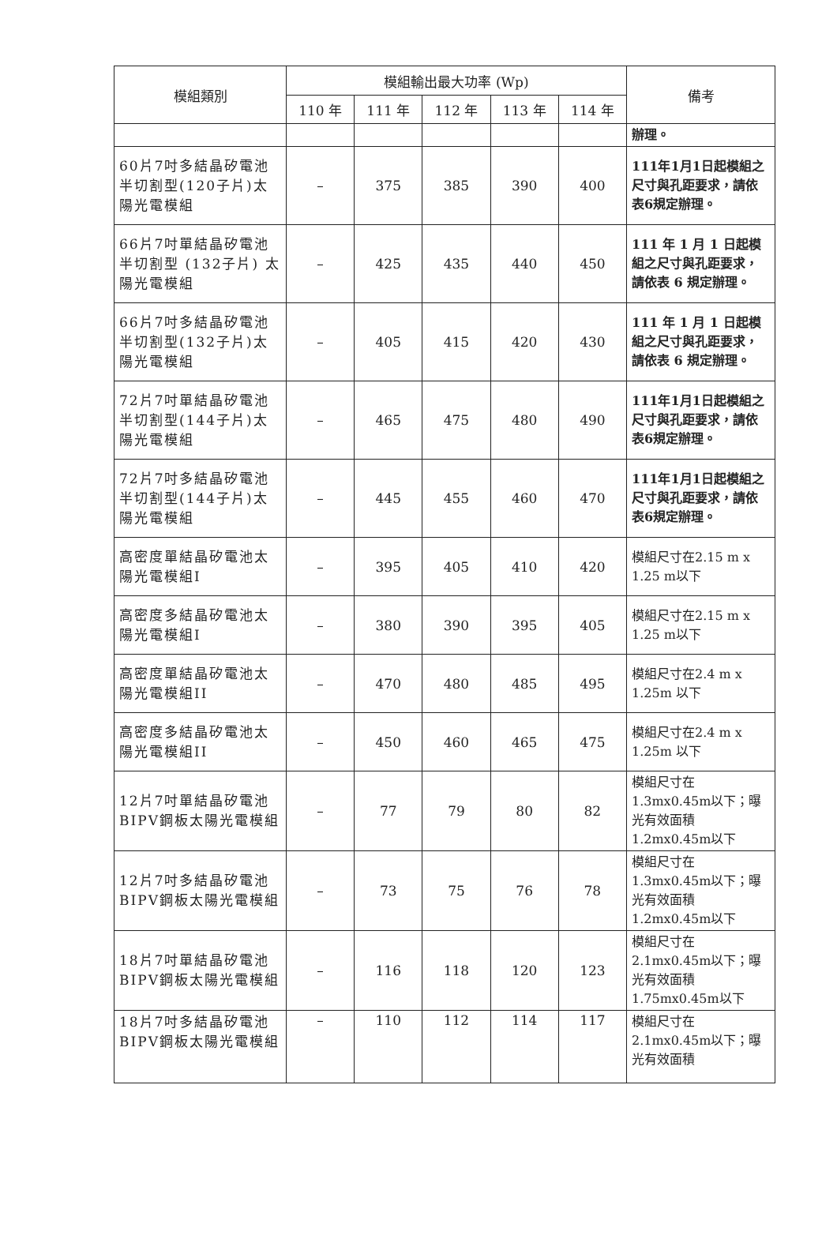| 模組類別 | 模組輸出最大功率 (Wp) | | | | | 備考 |
| --- | --- | --- | --- | --- | --- | --- |
| | 110 年 | 111 年 | 112 年 | 113 年 | 114 年 | |
| | | | | | | 辦理。 |
| 60片7吋多結晶矽電池半切割型(120子片)太陽光電模組 | – | 375 | 385 | 390 | 400 | 111年1月1日起模組之尺寸與孔距要求，請依表6規定辦理。 |
| 66片7吋單結晶矽電池半切割型 (132子片) 太陽光電模組 | – | 425 | 435 | 440 | 450 | 111 年 1 月 1 日起模組之尺寸與孔距要求，請依表 6 規定辦理。 |
| 66片7吋多結晶矽電池半切割型(132子片)太陽光電模組 | – | 405 | 415 | 420 | 430 | 111 年 1 月 1 日起模組之尺寸與孔距要求，請依表 6 規定辦理。 |
| 72片7吋單結晶矽電池半切割型(144子片)太陽光電模組 | – | 465 | 475 | 480 | 490 | 111年1月1日起模組之尺寸與孔距要求，請依表6規定辦理。 |
| 72片7吋多結晶矽電池半切割型(144子片)太陽光電模組 | – | 445 | 455 | 460 | 470 | 111年1月1日起模組之尺寸與孔距要求，請依表6規定辦理。 |
| 高密度單結晶矽電池太陽光電模組I | – | 395 | 405 | 410 | 420 | 模組尺寸在2.15 m x 1.25 m以下 |
| 高密度多結晶矽電池太陽光電模組I | – | 380 | 390 | 395 | 405 | 模組尺寸在2.15 m x 1.25 m以下 |
| 高密度單結晶矽電池太陽光電模組II | – | 470 | 480 | 485 | 495 | 模組尺寸在2.4 m x 1.25m 以下 |
| 高密度多結晶矽電池太陽光電模組II | – | 450 | 460 | 465 | 475 | 模組尺寸在2.4 m x 1.25m 以下 |
| 12片7吋單結晶矽電池BIPV鋼板太陽光電模組 | – | 77 | 79 | 80 | 82 | 模組尺寸在1.3mx0.45m以下；曝光有效面積1.2mx0.45m以下 |
| 12片7吋多結晶矽電池BIPV鋼板太陽光電模組 | – | 73 | 75 | 76 | 78 | 模組尺寸在1.3mx0.45m以下；曝光有效面積1.2mx0.45m以下 |
| 18片7吋單結晶矽電池BIPV鋼板太陽光電模組 | – | 116 | 118 | 120 | 123 | 模組尺寸在2.1mx0.45m以下；曝光有效面積1.75mx0.45m以下 |
| 18片7吋多結晶矽電池BIPV鋼板太陽光電模組 | – | 110 | 112 | 114 | 117 | 模組尺寸在2.1mx0.45m以下；曝光有效面積 |